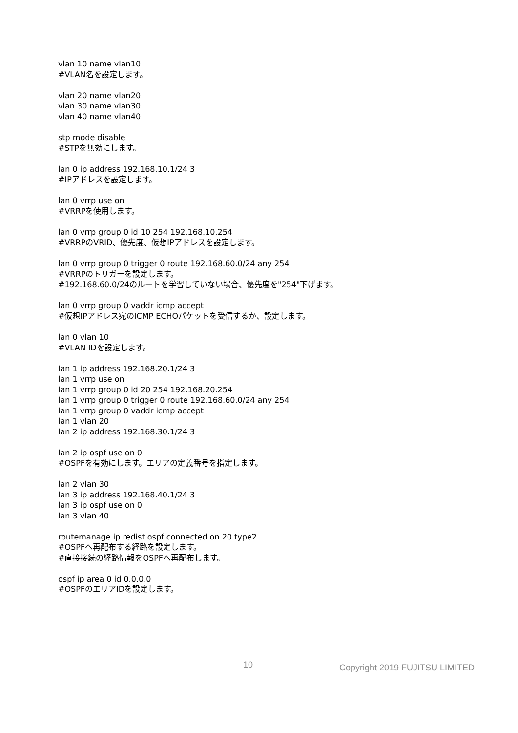vlan 10 name vlan10
#VLAN名を設定します。
vlan 20 name vlan20
vlan 30 name vlan30
vlan 40 name vlan40
stp mode disable
#STPを無効にします。
lan 0 ip address 192.168.10.1/24 3
#IPアドレスを設定します。
lan 0 vrrp use on
#VRRPを使用します。
lan 0 vrrp group 0 id 10 254 192.168.10.254
#VRRPのVRID、優先度、仮想IPアドレスを設定します。
lan 0 vrrp group 0 trigger 0 route 192.168.60.0/24 any 254
#VRRPのトリガーを設定します。
#192.168.60.0/24のルートを学習していない場合、優先度を"254"下げます。
lan 0 vrrp group 0 vaddr icmp accept
#仮想IPアドレス宛のICMP ECHOパケットを受信するか、設定します。
lan 0 vlan 10
#VLAN IDを設定します。
lan 1 ip address 192.168.20.1/24 3
lan 1 vrrp use on
lan 1 vrrp group 0 id 20 254 192.168.20.254
lan 1 vrrp group 0 trigger 0 route 192.168.60.0/24 any 254
lan 1 vrrp group 0 vaddr icmp accept
lan 1 vlan 20
lan 2 ip address 192.168.30.1/24 3
lan 2 ip ospf use on 0
#OSPFを有効にします。エリアの定義番号を指定します。
lan 2 vlan 30
lan 3 ip address 192.168.40.1/24 3
lan 3 ip ospf use on 0
lan 3 vlan 40
routemanage ip redist ospf connected on 20 type2
#OSPFへ再配布する経路を設定します。
#直接接続の経路情報をOSPFへ再配布します。
ospf ip area 0 id 0.0.0.0
#OSPFのエリアIDを設定します。
10 Copyright 2019 FUJITSU LIMITED